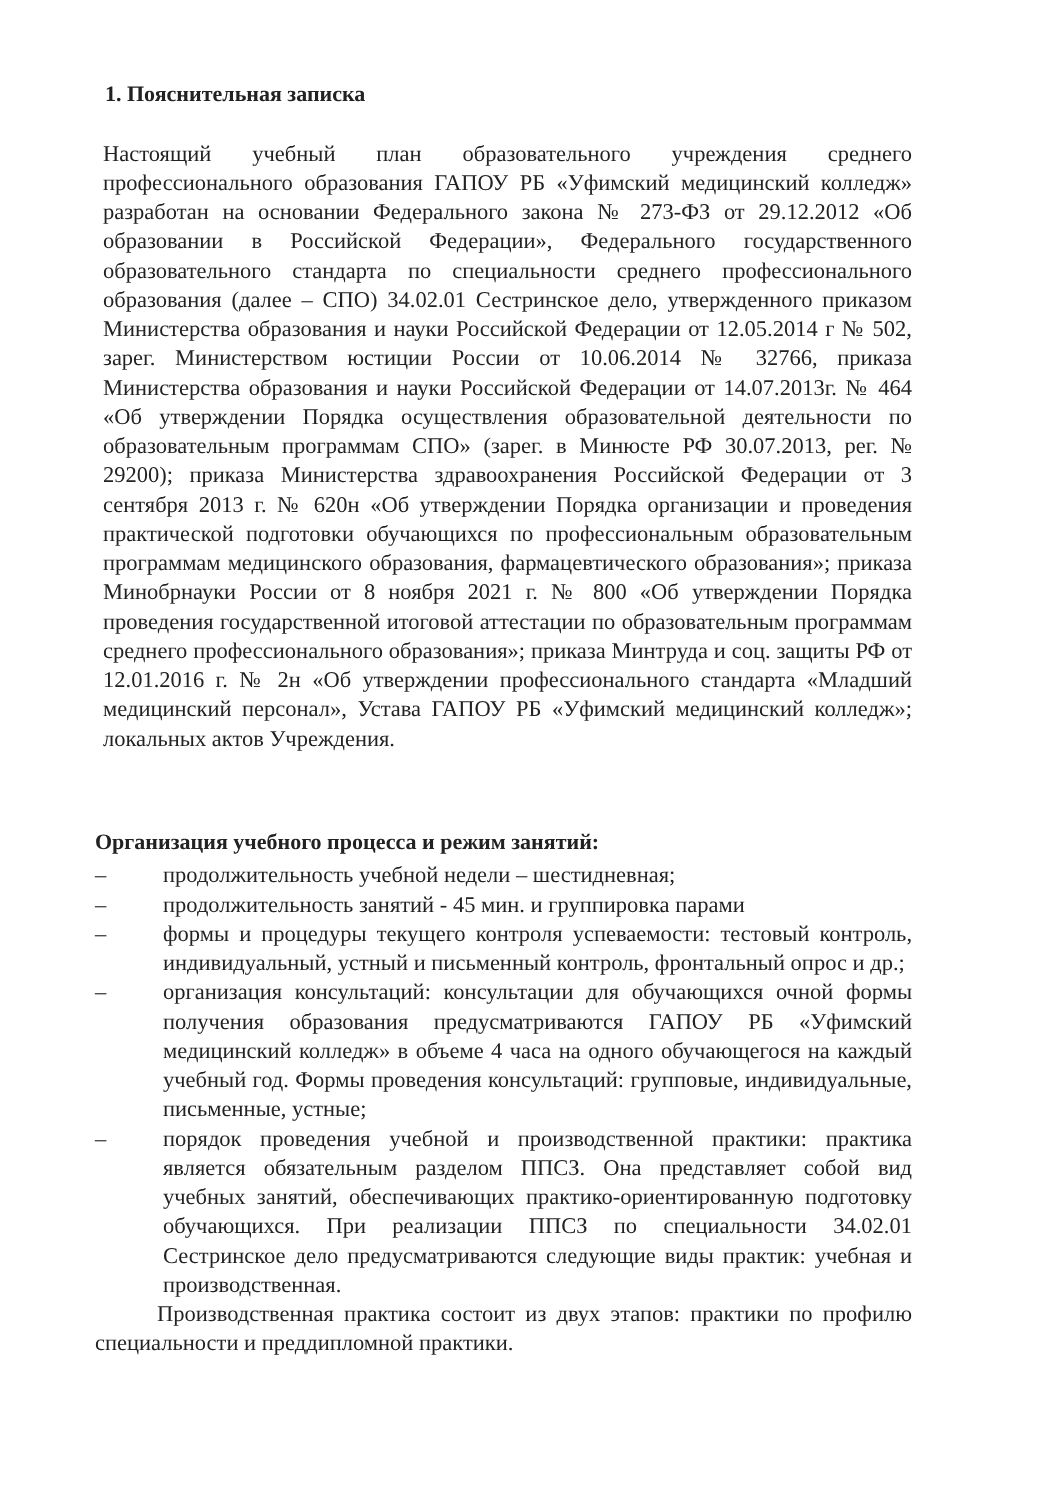1. Пояснительная записка
Настоящий учебный план образовательного учреждения среднего профессионального образования ГАПОУ РБ «Уфимский медицинский колледж» разработан на основании Федерального закона № 273-ФЗ от 29.12.2012 «Об образовании в Российской Федерации», Федерального государственного образовательного стандарта по специальности среднего профессионального образования (далее – СПО) 34.02.01 Сестринское дело, утвержденного приказом Министерства образования и науки Российской Федерации от 12.05.2014 г № 502, зарег. Министерством юстиции России от 10.06.2014 № 32766, приказа Министерства образования и науки Российской Федерации от 14.07.2013г. № 464 «Об утверждении Порядка осуществления образовательной деятельности по образовательным программам СПО» (зарег. в Минюсте РФ 30.07.2013, рег. № 29200); приказа Министерства здравоохранения Российской Федерации от 3 сентября 2013 г. № 620н «Об утверждении Порядка организации и проведения практической подготовки обучающихся по профессиональным образовательным программам медицинского образования, фармацевтического образования»; приказа Минобрнауки России от 8 ноября 2021 г. № 800 «Об утверждении Порядка проведения государственной итоговой аттестации по образовательным программам среднего профессионального образования»; приказа Минтруда и соц. защиты РФ от 12.01.2016 г. № 2н «Об утверждении профессионального стандарта «Младший медицинский персонал», Устава ГАПОУ РБ «Уфимский медицинский колледж»; локальных актов Учреждения.
Организация учебного процесса и режим занятий:
– продолжительность учебной недели – шестидневная;
– продолжительность занятий - 45 мин. и группировка парами
– формы и процедуры текущего контроля успеваемости: тестовый контроль, индивидуальный, устный и письменный контроль, фронтальный опрос и др.;
– организация консультаций: консультации для обучающихся очной формы получения образования предусматриваются ГАПОУ РБ «Уфимский медицинский колледж» в объеме 4 часа на одного обучающегося на каждый учебный год. Формы проведения консультаций: групповые, индивидуальные, письменные, устные;
– порядок проведения учебной и производственной практики: практика является обязательным разделом ППСЗ. Она представляет собой вид учебных занятий, обеспечивающих практико-ориентированную подготовку обучающихся. При реализации ППСЗ по специальности 34.02.01 Сестринское дело предусматриваются следующие виды практик: учебная и производственная.
Производственная практика состоит из двух этапов: практики по профилю специальности и преддипломной практики.